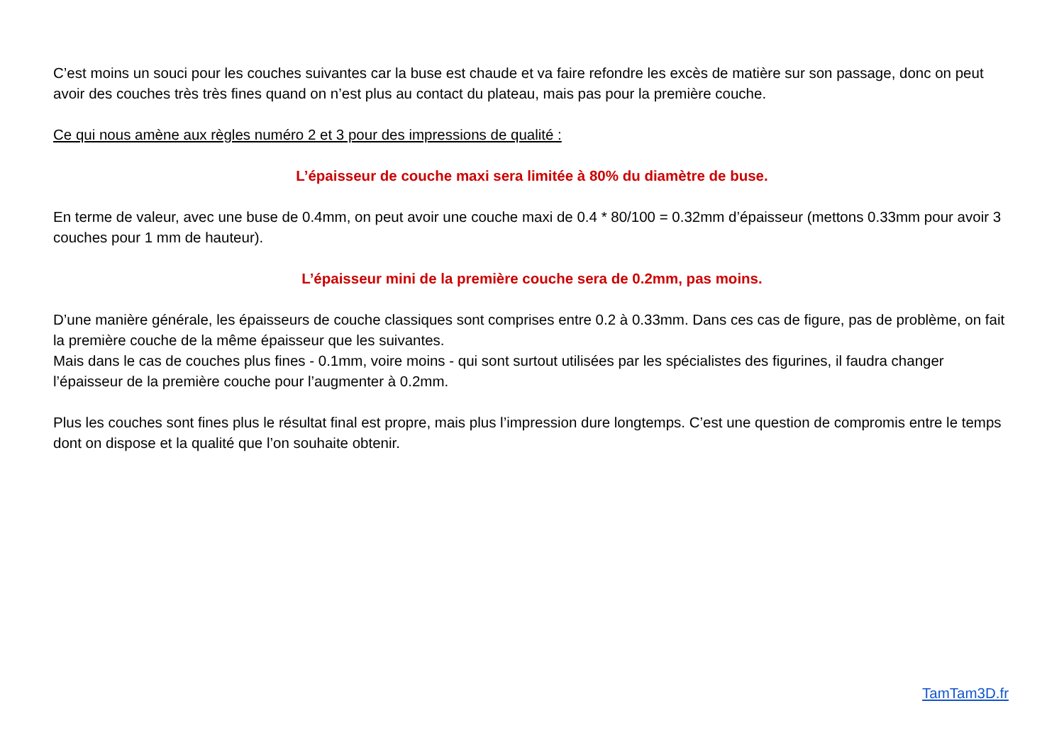C’est moins un souci pour les couches suivantes car la buse est chaude et va faire refondre les excès de matière sur son passage, donc on peut avoir des couches très très fines quand on n’est plus au contact du plateau, mais pas pour la première couche.
Ce qui nous amène aux règles numéro 2 et 3 pour des impressions de qualité :
L’épaisseur de couche maxi sera limitée à 80% du diamètre de buse.
En terme de valeur, avec une buse de 0.4mm, on peut avoir une couche maxi de 0.4 * 80/100 = 0.32mm d’épaisseur (mettons 0.33mm pour avoir 3 couches pour 1 mm de hauteur).
L’épaisseur mini de la première couche sera de 0.2mm, pas moins.
D’une manière générale, les épaisseurs de couche classiques sont comprises entre 0.2 à 0.33mm. Dans ces cas de figure, pas de problème, on fait la première couche de la même épaisseur que les suivantes.
Mais dans le cas de couches plus fines - 0.1mm, voire moins - qui sont surtout utilisées par les spécialistes des figurines, il faudra changer l’épaisseur de la première couche pour l’augmenter à 0.2mm.
Plus les couches sont fines plus le résultat final est propre, mais plus l’impression dure longtemps. C’est une question de compromis entre le temps dont on dispose et la qualité que l’on souhaite obtenir.
TamTam3D.fr